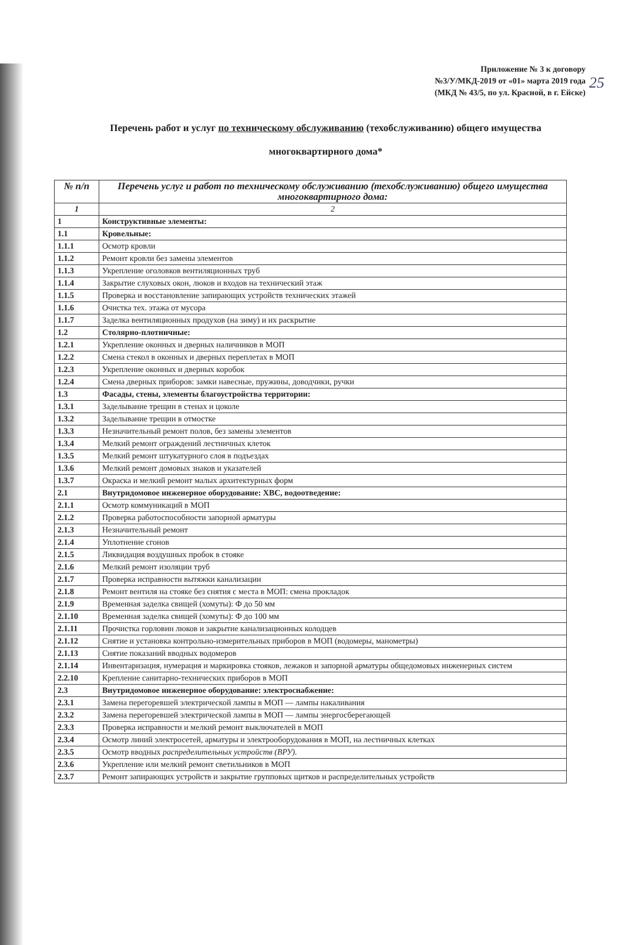25
Приложение № 3 к договору
№3/У/МКД-2019 от «01» марта 2019 года
(МКД № 43/5, по ул. Красной, в г. Ейске)
Перечень работ и услуг по техническому обслуживанию (техобслуживанию) общего имущества многоквартирного дома*
| № п/п | Перечень услуг и работ по техническому обслуживанию (техобслуживанию) общего имущества многоквартирного дома: |
| --- | --- |
| 1 | 2 |
| 1 | Конструктивные элементы: |
| 1.1 | Кровельные: |
| 1.1.1 | Осмотр кровли |
| 1.1.2 | Ремонт кровли без замены элементов |
| 1.1.3 | Укрепление оголовков вентиляционных труб |
| 1.1.4 | Закрытие слуховых окон, люков и входов на технический этаж |
| 1.1.5 | Проверка и восстановление запирающих устройств технических этажей |
| 1.1.6 | Очистка тех. этажа от мусора |
| 1.1.7 | Заделка вентиляционных продухов (на зиму) и их раскрытие |
| 1.2 | Столярно-плотничные: |
| 1.2.1 | Укрепление оконных и дверных наличников в МОП |
| 1.2.2 | Смена стекол в оконных и дверных переплетах в МОП |
| 1.2.3 | Укрепление оконных и дверных коробок |
| 1.2.4 | Смена дверных приборов: замки навесные, пружины, доводчики, ручки |
| 1.3 | Фасады, стены, элементы благоустройства территории: |
| 1.3.1 | Заделывание трещин в стенах и цоколе |
| 1.3.2 | Заделывание трещин в отмостке |
| 1.3.3 | Незначительный ремонт полов, без замены элементов |
| 1.3.4 | Мелкий ремонт ограждений лестничных клеток |
| 1.3.5 | Мелкий ремонт штукатурного слоя в подъездах |
| 1.3.6 | Мелкий ремонт домовых знаков и указателей |
| 1.3.7 | Окраска и мелкий ремонт малых архитектурных форм |
| 2.1 | Внутридомовое инженерное оборудование: ХВС, водоотведение: |
| 2.1.1 | Осмотр коммуникаций в МОП |
| 2.1.2 | Проверка работоспособности запорной арматуры |
| 2.1.3 | Незначительный ремонт |
| 2.1.4 | Уплотнение сгонов |
| 2.1.5 | Ликвидация воздушных пробок в стояке |
| 2.1.6 | Мелкий ремонт изоляции труб |
| 2.1.7 | Проверка исправности вытяжки канализации |
| 2.1.8 | Ремонт вентиля на стояке без снятия с места в МОП: смена прокладок |
| 2.1.9 | Временная заделка свищей (хомуты): Ф до 50 мм |
| 2.1.10 | Временная заделка свищей (хомуты): Ф до 100 мм |
| 2.1.11 | Прочистка горловин люков и закрытие канализационных колодцев |
| 2.1.12 | Снятие и установка контрольно-измерительных приборов в МОП (водомеры, манометры) |
| 2.1.13 | Снятие показаний вводных водомеров |
| 2.1.14 | Инвентаризация, нумерация и маркировка стояков, лежаков и запорной арматуры общедомовых инженерных систем |
| 2.2.10 | Крепление санитарно-технических приборов в МОП |
| 2.3 | Внутридомовое инженерное оборудование: электроснабжение: |
| 2.3.1 | Замена перегоревшей электрической лампы в МОП — лампы накаливания |
| 2.3.2 | Замена перегоревшей электрической лампы в МОП — лампы энергосберегающей |
| 2.3.3 | Проверка исправности и мелкий ремонт выключателей в МОП |
| 2.3.4 | Осмотр линий электросетей, арматуры и электрооборудования в МОП, на лестничных клетках |
| 2.3.5 | Осмотр вводных распределительных устройств (ВРУ). |
| 2.3.6 | Укрепление или мелкий ремонт светильников в МОП |
| 2.3.7 | Ремонт запирающих устройств и закрытие групповых щитков и распределительных устройств |